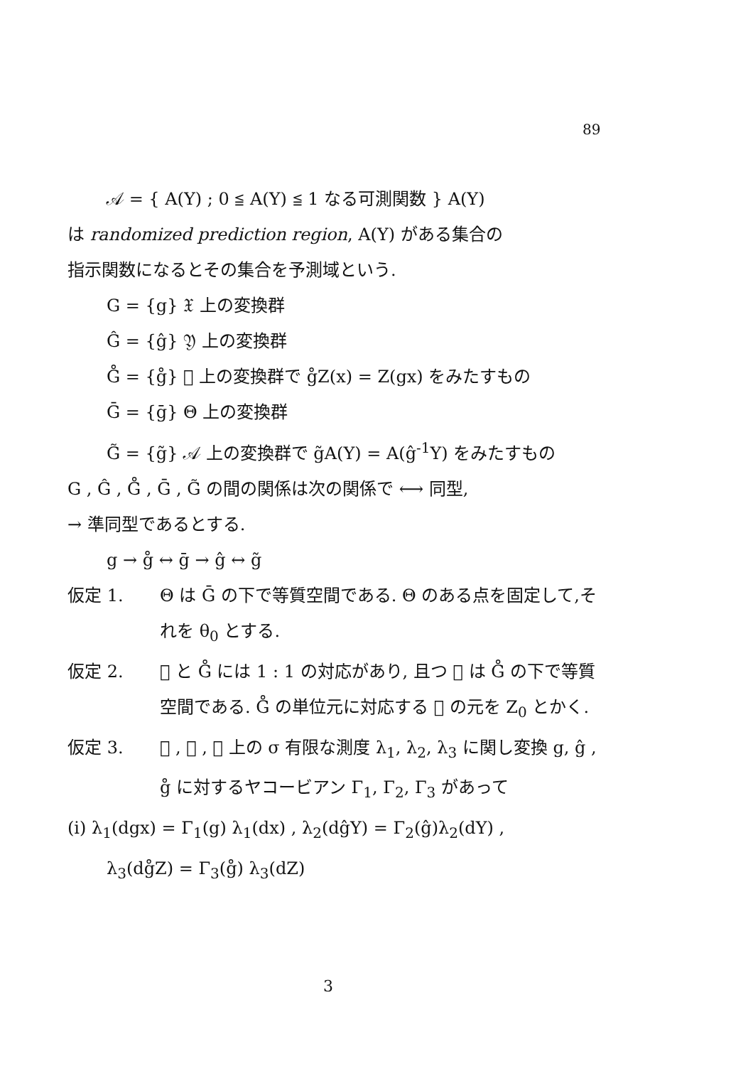89
𝒜 = { A(Y) ; 0 ≦ A(Y) ≦ 1 なる可測関数 } A(Y)
は randomized prediction region, A(Y) がある集合の
指示関数になるとその集合を予測域という.
G = {g} 𝔛 上の変換群
Ĝ = {ĝ} 𝔜 上の変換群
G̊ = {g̊} 𝔝 上の変換群で g̊Z(x) = Z(gx) をみたすもの
Ḡ = {ḡ} Θ 上の変換群
G̃ = {g̃} 𝒜 上の変換群で g̃A(Y) = A(ĝ<sup>-1</sup>Y) をみたすもの
G , Ĝ , G̊ , Ḡ , G̃ の間の関係は次の関係で ⟷ 同型,
→ 準同型であるとする.
g → g̊ ↔ ḡ → ĝ ↔ g̃
仮定 1. Θ は Ḡ の下で等質空間である. Θ のある点を固定して,それを θ<sub>0</sub> とする.
仮定 2. 𝔝 と G̊ には 1 : 1 の対応があり, 且つ 𝔝 は G̊ の下で等質空間である. G̊ の単位元に対応する 𝔝 の元を Z<sub>0</sub> とかく.
仮定 3. 𝔛 , 𝔜 , 𝔝 上の σ 有限な測度 λ<sub>1</sub>, λ<sub>2</sub>, λ<sub>3</sub> に関し変換 g, ĝ , g̊ に対するヤコービアン Γ<sub>1</sub>, Γ<sub>2</sub>, Γ<sub>3</sub> があって
(i) λ<sub>1</sub>(dgx) = Γ<sub>1</sub>(g) λ<sub>1</sub>(dx) , λ<sub>2</sub>(dĝY) = Γ<sub>2</sub>(ĝ)λ<sub>2</sub>(dY) ,
λ<sub>3</sub>(dg̊Z) = Γ<sub>3</sub>(g̊) λ<sub>3</sub>(dZ)
3